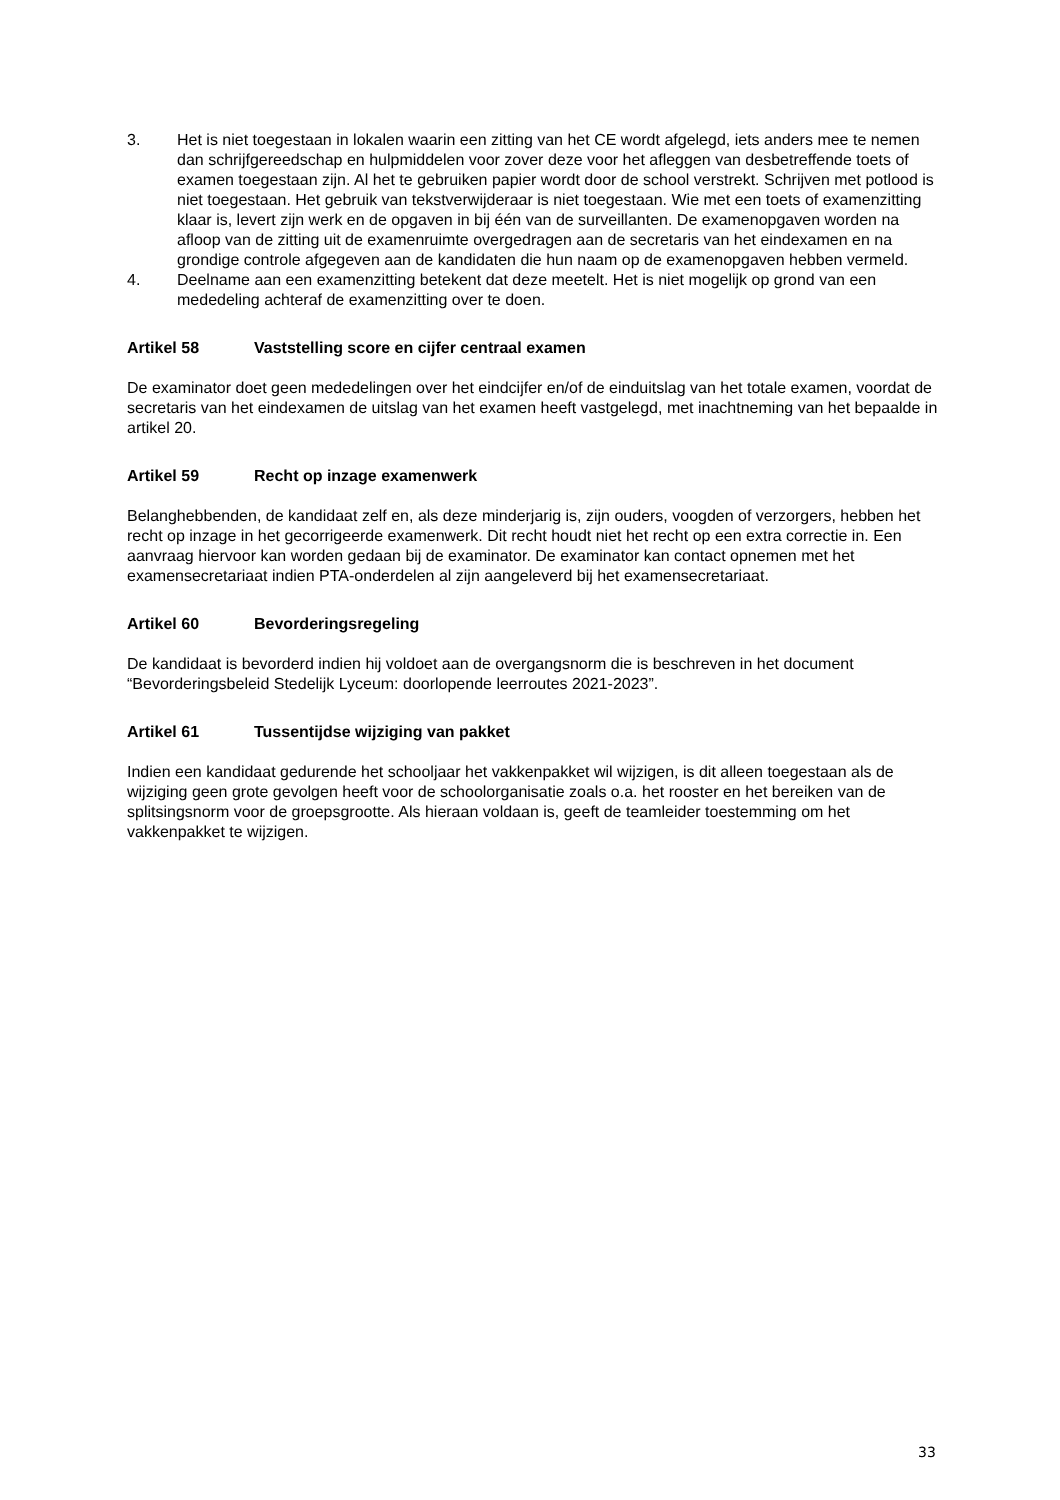3. Het is niet toegestaan in lokalen waarin een zitting van het CE wordt afgelegd, iets anders mee te nemen dan schrijfgereedschap en hulpmiddelen voor zover deze voor het afleggen van desbetreffende toets of examen toegestaan zijn. Al het te gebruiken papier wordt door de school verstrekt. Schrijven met potlood is niet toegestaan. Het gebruik van tekstverwijderaar is niet toegestaan. Wie met een toets of examenzitting klaar is, levert zijn werk en de opgaven in bij één van de surveillanten. De examenopgaven worden na afloop van de zitting uit de examenruimte overgedragen aan de secretaris van het eindexamen en na grondige controle afgegeven aan de kandidaten die hun naam op de examenopgaven hebben vermeld.
4. Deelname aan een examenzitting betekent dat deze meetelt. Het is niet mogelijk op grond van een mededeling achteraf de examenzitting over te doen.
Artikel 58 Vaststelling score en cijfer centraal examen
De examinator doet geen mededelingen over het eindcijfer en/of de einduitslag van het totale examen, voordat de secretaris van het eindexamen de uitslag van het examen heeft vastgelegd, met inachtneming van het bepaalde in artikel 20.
Artikel 59 Recht op inzage examenwerk
Belanghebbenden, de kandidaat zelf en, als deze minderjarig is, zijn ouders, voogden of verzorgers, hebben het recht op inzage in het gecorrigeerde examenwerk. Dit recht houdt niet het recht op een extra correctie in. Een aanvraag hiervoor kan worden gedaan bij de examinator. De examinator kan contact opnemen met het examensecretariaat indien PTA-onderdelen al zijn aangeleverd bij het examensecretariaat.
Artikel 60 Bevorderingsregeling
De kandidaat is bevorderd indien hij voldoet aan de overgangsnorm die is beschreven in het document “Bevorderingsbeleid Stedelijk Lyceum: doorlopende leerroutes 2021-2023”.
Artikel 61 Tussentijdse wijziging van pakket
Indien een kandidaat gedurende het schooljaar het vakkenpakket wil wijzigen, is dit alleen toegestaan als de wijziging geen grote gevolgen heeft voor de schoolorganisatie zoals o.a. het rooster en het bereiken van de splitsingsnorm voor de groepsgrootte. Als hieraan voldaan is, geeft de teamleider toestemming om het vakkenpakket te wijzigen.
33